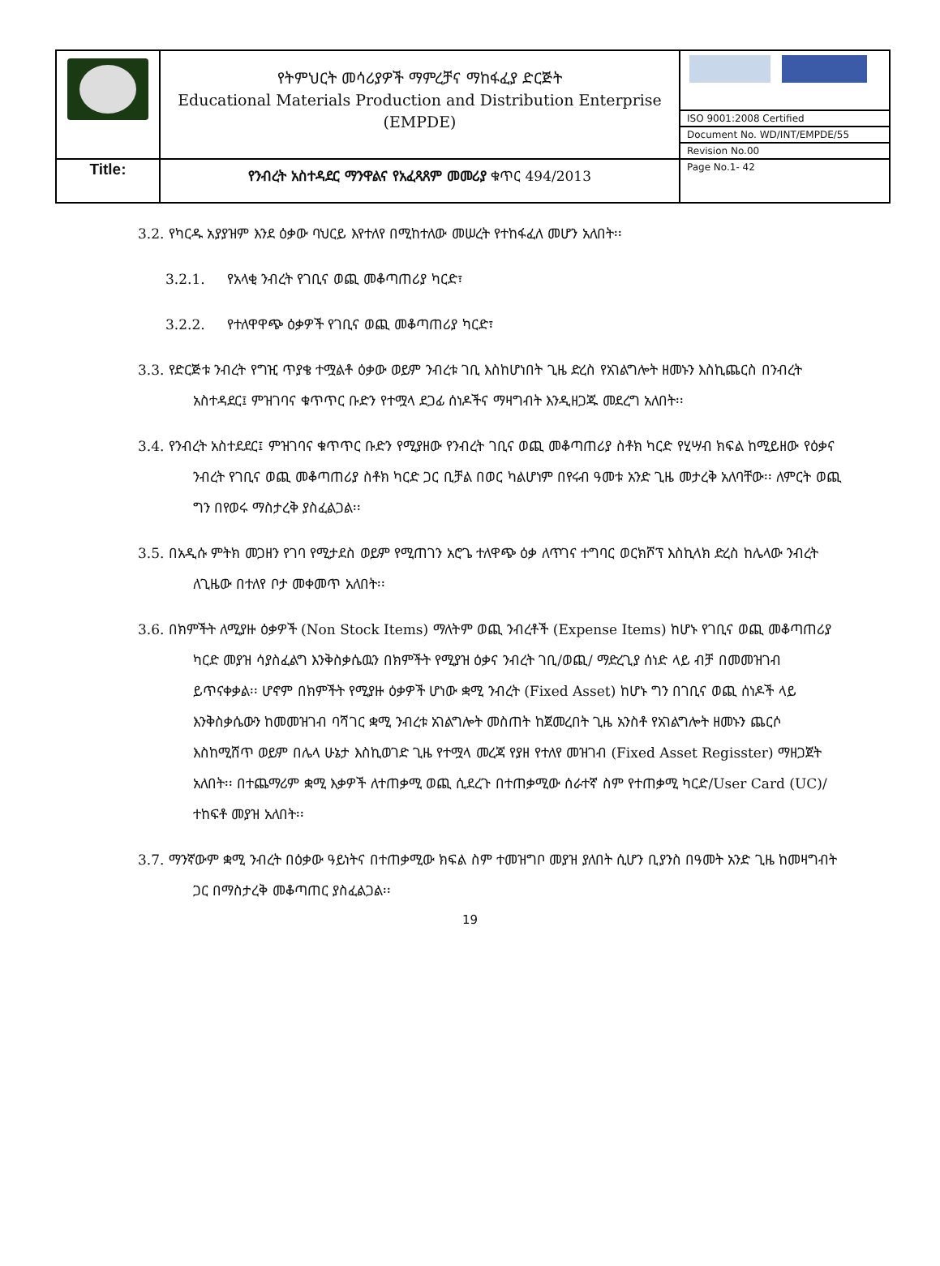| | የትምህርት መሳሪያዎች ማምረቻና ማከፋፈያ ድርጅት Educational Materials Production and Distribution Enterprise (EMPDE) | |
| | | ISO 9001:2008 Certified |
| | | Document No. WD/INT/EMPDE/55 |
| | | Revision No.00 |
| Title: | የንብረት አስተዳደር ማንዋልና የአፈጻጸም መመሪያ ቁጥር 494/2013 | Page No.1- 42 |
3.2. የካርዱ አያያዝም እንደ ዕቃው ባህርይ እየተለየ በሚከተለው መሠረት የተከፋፈለ መሆን አለበት፡፡
3.2.1. የአላቂ ንብረት የገቢና ወጪ መቆጣጠሪያ ካርድ፣
3.2.2. የተለዋዋጭ ዕቃዎች የገቢና ወጪ መቆጣጠሪያ ካርድ፣
3.3. የድርጅቱ ንብረት የግዢ ጥያቄ ተሟልቶ ዕቃው ወይም ንብረቱ ገቢ እስከሆነበት ጊዜ ድረስ የአገልግሎት ዘመኑን እስኪጨርስ በንብረት አስተዳደር፤ ምዝገባና ቁጥጥር ቡድን የተሟላ ደጋፊ ሰነዶችና ማዛግብት እንዲዘጋጁ መደረግ አለበት፡፡
3.4. የንብረት አስተደደር፤ ምዝገባና ቁጥጥር ቡድን የሚያዘው የንብረት ገቢና ወጪ መቆጣጠሪያ ስቶክ ካርድ የሂሣብ ክፍል ከሚይዘው የዕቃና ንብረት የገቢና ወጪ መቆጣጠሪያ ስቶክ ካርድ ጋር ቢቻል በወር ካልሆነም በየሩብ ዓመቱ አንድ ጊዜ መታረቅ አለባቸው፡፡ ለምርት ወጪ ግን በየወሩ ማስታረቅ ያስፈልጋል፡፡
3.5. በአዲሱ ምትክ መጋዘን የገባ የሚታደስ ወይም የሚጠገን አሮጌ ተለዋጭ ዕቃ ለጥገና ተግባር ወርክሾፕ እስኪላክ ድረስ ከሌላው ንብረት ለጊዜው በተለየ ቦታ መቀመጥ አለበት፡፡
3.6. በክምችት ለሚያዙ ዕቃዎች (Non Stock Items) ማለትም ወጪ ንብረቶች (Expense Items) ከሆኑ የገቢና ወጪ መቆጣጠሪያ ካርድ መያዝ ሳያስፈልግ እንቅስቃሴዉን በክምችት የሚያዝ ዕቃና ንብረት ገቢ/ወጪ/ ማድረጊያ ሰነድ ላይ ብቻ በመመዝገብ ይጥናቀቃል፡፡ ሆኖም በክምችት የሚያዙ ዕቃዎች ሆነው ቋሚ ንብረት (Fixed Asset) ከሆኑ ግን በገቢና ወጪ ሰነዶች ላይ እንቅስቃሴውን ከመመዝገብ ባሻገር ቋሚ ንብረቱ አገልግሎት መስጠት ከጀመረበት ጊዜ አንስቶ የአገልግሎት ዘመኑን ጨርሶ እስከሚሸጥ ወይም በሌላ ሁኔታ እስኪወገድ ጊዜ የተሟላ መረጃ የያዘ የተለየ መዝገብ (Fixed Asset Regisster) ማዘጋጀት አለበት፡፡ በተጨማሪም ቋሚ እቃዎች ለተጠቃሚ ወጪ ሲደረጉ በተጠቃሚው ሰራተኛ ስም የተጠቃሚ ካርድ/User Card (UC)/ ተከፍቶ መያዝ አለበት፡፡
3.7. ማንኛውም ቋሚ ንብረት በዕቃው ዓይነትና በተጠቃሚው ክፍል ስም ተመዝግቦ መያዝ ያለበት ሲሆን ቢያንስ በዓመት አንድ ጊዜ ከመዛግብት ጋር በማስታረቅ መቆጣጠር ያስፈልጋል፡፡
19